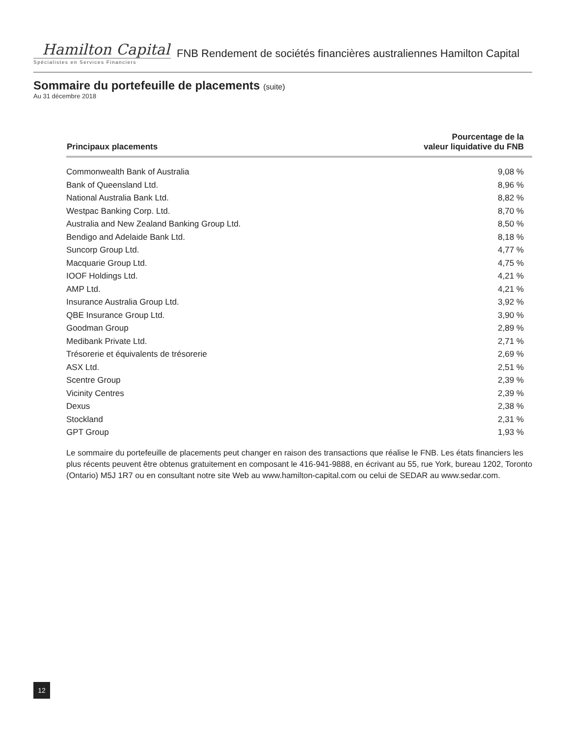Hamilton Capital
Spécialistes en Services Financiers
FNB Rendement de sociétés financières australiennes Hamilton Capital
Sommaire du portefeuille de placements (suite)
Au 31 décembre 2018
| Principaux placements | Pourcentage de la valeur liquidative du FNB |
| --- | --- |
| Commonwealth Bank of Australia | 9,08 % |
| Bank of Queensland Ltd. | 8,96 % |
| National Australia Bank Ltd. | 8,82 % |
| Westpac Banking Corp. Ltd. | 8,70 % |
| Australia and New Zealand Banking Group Ltd. | 8,50 % |
| Bendigo and Adelaide Bank Ltd. | 8,18 % |
| Suncorp Group Ltd. | 4,77 % |
| Macquarie Group Ltd. | 4,75 % |
| IOOF Holdings Ltd. | 4,21 % |
| AMP Ltd. | 4,21 % |
| Insurance Australia Group Ltd. | 3,92 % |
| QBE Insurance Group Ltd. | 3,90 % |
| Goodman Group | 2,89 % |
| Medibank Private Ltd. | 2,71 % |
| Trésorerie et équivalents de trésorerie | 2,69 % |
| ASX Ltd. | 2,51 % |
| Scentre Group | 2,39 % |
| Vicinity Centres | 2,39 % |
| Dexus | 2,38 % |
| Stockland | 2,31 % |
| GPT Group | 1,93 % |
Le sommaire du portefeuille de placements peut changer en raison des transactions que réalise le FNB. Les états financiers les plus récents peuvent être obtenus gratuitement en composant le 416-941-9888, en écrivant au 55, rue York, bureau 1202, Toronto (Ontario) M5J 1R7 ou en consultant notre site Web au www.hamilton-capital.com ou celui de SEDAR au www.sedar.com.
12